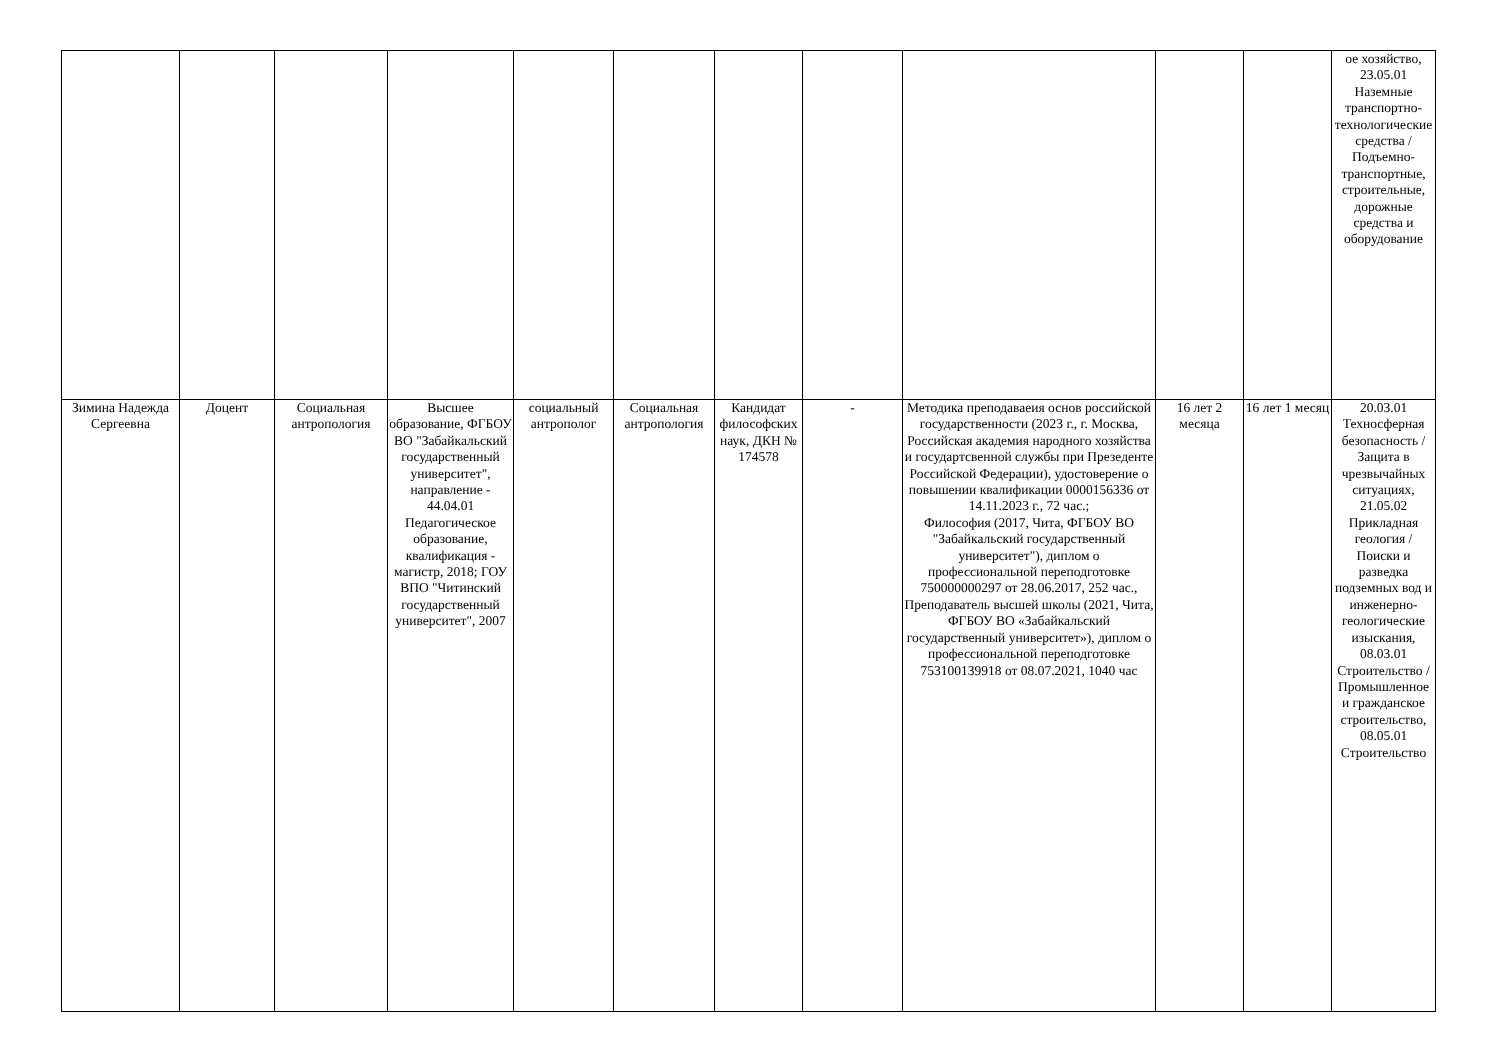| | | | | | | | | | | | ое хозяйство, 23.05.01 Наземные транспортно-технологические средства / Подъемно-транспортные, строительные, дорожные средства и оборудование |
| Зимина Надежда Сергеевна | Доцент | Социальная антропология | Высшее образование, ФГБОУ ВО "Забайкальский государственный университет", направление - 44.04.01 Педагогическое образование, квалификация - магистр, 2018; ГОУ ВПО "Читинский государственный университет", 2007 | социальный антрополог | Социальная антропология | Кандидат философских наук, ДКН № 174578 | - | Методика преподаваеия основ российской государственности (2023 г., г. Москва, Российская академия народного хозяйства и государтсвенной службы при Презеденте Российской Федерации), удостоверение о повышении квалификации 0000156336 от 14.11.2023 г., 72 час.; Философия (2017, Чита, ФГБОУ ВО "Забайкальский государственный университет"), диплом о профессиональной переподготовке 750000000297 от 28.06.2017, 252 час., Преподаватель высшей школы (2021, Чита, ФГБОУ ВО «Забайкальский государственный университет»), диплом о профессиональной переподготовке 753100139918 от 08.07.2021, 1040 час | 16 лет 2 месяца | 16 лет 1 месяц | 20.03.01 Техносферная безопасность / Защита в чрезвычайных ситуациях, 21.05.02 Прикладная геология / Поиски и разведка подземных вод и инженерно-геологические изыскания, 08.03.01 Строительство / Промышленное и гражданское строительство, 08.05.01 Строительство |